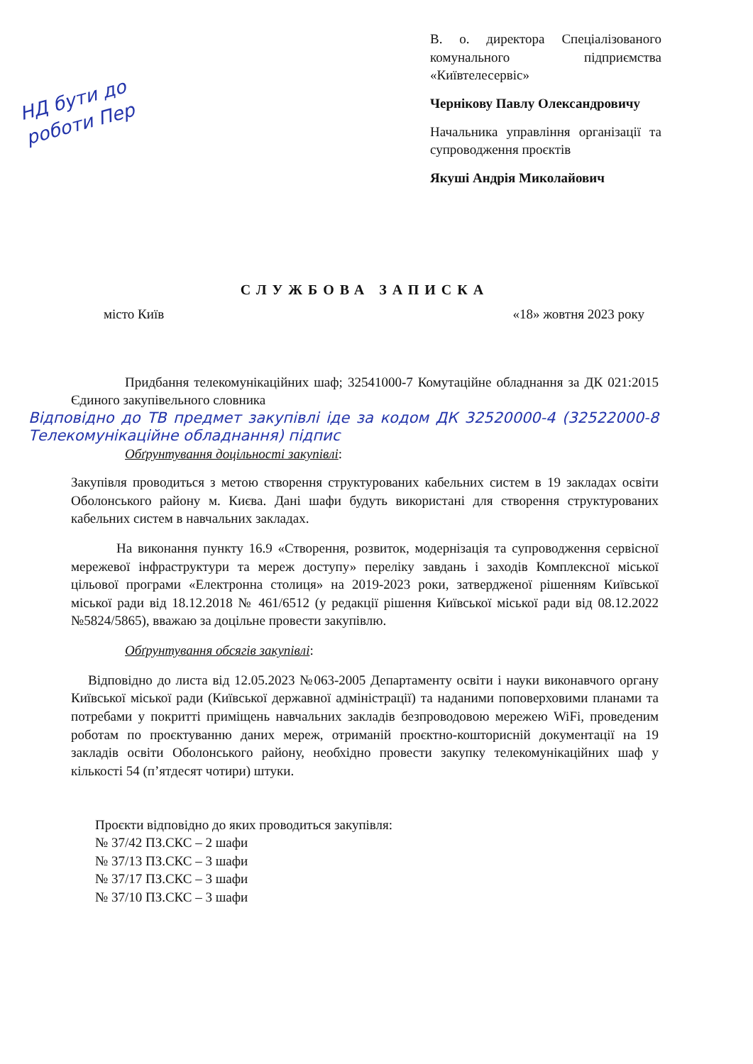НД бути до роботи Пер
В. о. директора Спеціалізованого комунального підприємства «Київтелесервіс»
Чернікову Павлу Олександровичу
Начальника управління організації та супроводження проєктів
Якуші Андрія Миколайович
СЛУЖБОВА ЗАПИСКА
місто Київ «18» жовтня 2023 року
Придбання телекомунікаційних шаф; 32541000-7 Комутаційне обладнання за ДК 021:2015 Єдиного закупівельного словника
Відповідно до ТВ предмет закупівлі іде за кодом ДК 32520000-4 (32522000-8 Телекомунікаційне обладнання) підпис
Обґрунтування доцільності закупівлі:
Закупівля проводиться з метою створення структурованих кабельних систем в 19 закладах освіти Оболонського району м. Києва. Дані шафи будуть використані для створення структурованих кабельних систем в навчальних закладах.
На виконання пункту 16.9 «Створення, розвиток, модернізація та супроводження сервісної мережевої інфраструктури та мереж доступу» переліку завдань і заходів Комплексної міської цільової програми «Електронна столиця» на 2019-2023 роки, затвердженої рішенням Київської міської ради від 18.12.2018 № 461/6512 (у редакції рішення Київської міської ради від 08.12.2022 №5824/5865), вважаю за доцільне провести закупівлю.
Обґрунтування обсягів закупівлі:
Відповідно до листа від 12.05.2023 №063-2005 Департаменту освіти і науки виконавчого органу Київської міської ради (Київської державної адміністрації) та наданими поповерховими планами та потребами у покритті приміщень навчальних закладів безпроводовою мережею WiFi, проведеним роботам по проєктуванню даних мереж, отриманій проєктно-кошторисній документації на 19 закладів освіти Оболонського району, необхідно провести закупку телекомунікаційних шаф у кількості 54 (п’ятдесят чотири) штуки.
Проєкти відповідно до яких проводиться закупівля:
№ 37/42 ПЗ.СКС – 2 шафи
№ 37/13 ПЗ.СКС – 3 шафи
№ 37/17 ПЗ.СКС – 3 шафи
№ 37/10 ПЗ.СКС – 3 шафи